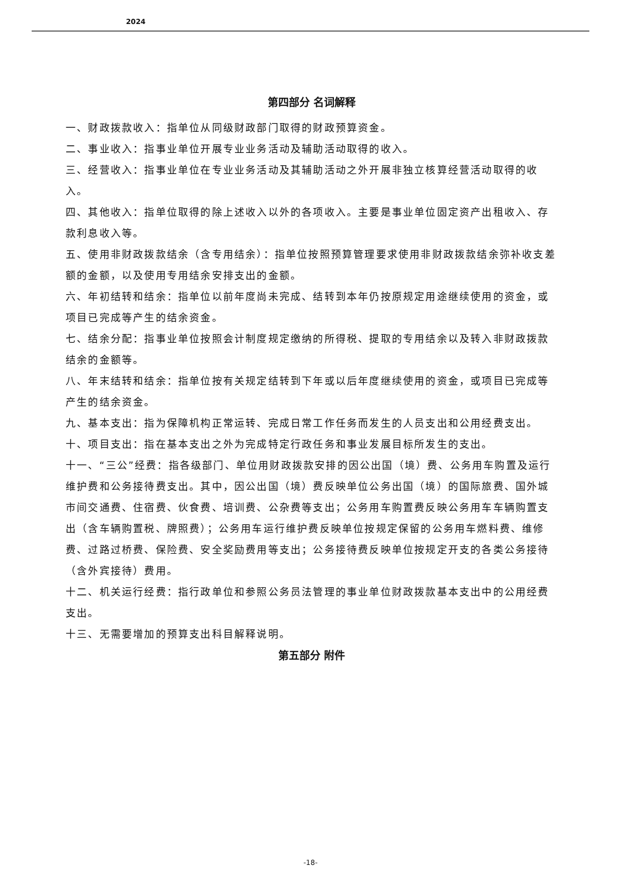2024
第四部分 名词解释
一、财政拨款收入：指单位从同级财政部门取得的财政预算资金。
二、事业收入：指事业单位开展专业业务活动及辅助活动取得的收入。
三、经营收入：指事业单位在专业业务活动及其辅助活动之外开展非独立核算经营活动取得的收入。
四、其他收入：指单位取得的除上述收入以外的各项收入。主要是事业单位固定资产出租收入、存款利息收入等。
五、使用非财政拨款结余（含专用结余）：指单位按照预算管理要求使用非财政拨款结余弥补收支差额的金额，以及使用专用结余安排支出的金额。
六、年初结转和结余：指单位以前年度尚未完成、结转到本年仍按原规定用途继续使用的资金，或项目已完成等产生的结余资金。
七、结余分配：指事业单位按照会计制度规定缴纳的所得税、提取的专用结余以及转入非财政拨款结余的金额等。
八、年末结转和结余：指单位按有关规定结转到下年或以后年度继续使用的资金，或项目已完成等产生的结余资金。
九、基本支出：指为保障机构正常运转、完成日常工作任务而发生的人员支出和公用经费支出。
十、项目支出：指在基本支出之外为完成特定行政任务和事业发展目标所发生的支出。
十一、“三公”经费：指各级部门、单位用财政拨款安排的因公出国（境）费、公务用车购置及运行维护费和公务接待费支出。其中，因公出国（境）费反映单位公务出国（境）的国际旅费、国外城市间交通费、住宿费、伙食费、培训费、公杂费等支出；公务用车购置费反映公务用车车辆购置支出（含车辆购置税、牌照费）；公务用车运行维护费反映单位按规定保留的公务用车燃料费、维修费、过路过桥费、保险费、安全奖励费用等支出；公务接待费反映单位按规定开支的各类公务接待（含外宾接待）费用。
十二、机关运行经费：指行政单位和参照公务员法管理的事业单位财政拨款基本支出中的公用经费支出。
十三、无需要增加的预算支出科目解释说明。
第五部分 附件
-18-